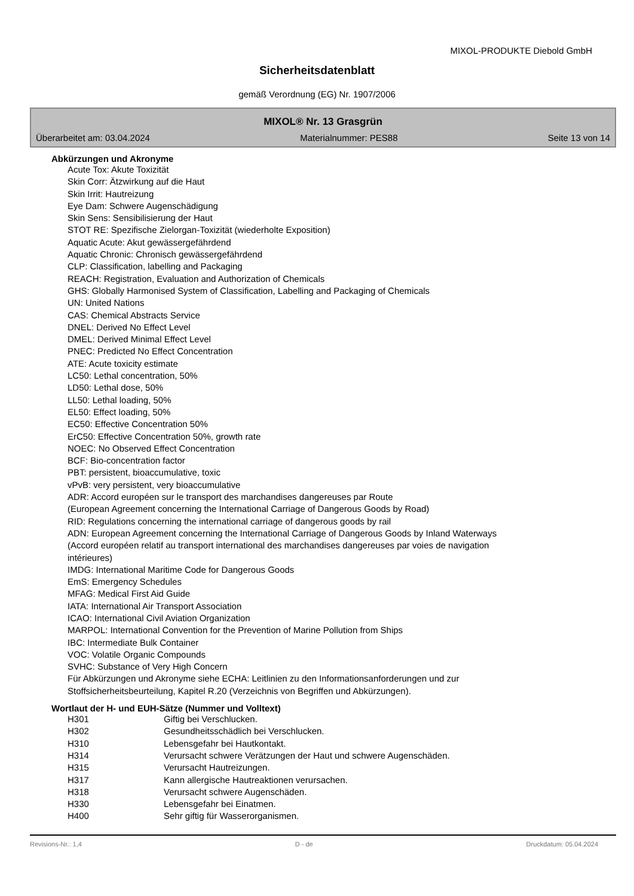MIXOL-PRODUKTE Diebold GmbH
Sicherheitsdatenblatt
gemäß Verordnung (EG) Nr. 1907/2006
MIXOL® Nr. 13 Grasgrün
Überarbeitet am: 03.04.2024 Materialnummer: PES88 Seite 13 von 14
Abkürzungen und Akronyme
Acute Tox: Akute Toxizität
Skin Corr: Ätzwirkung auf die Haut
Skin Irrit: Hautreizung
Eye Dam: Schwere Augenschädigung
Skin Sens: Sensibilisierung der Haut
STOT RE: Spezifische Zielorgan-Toxizität (wiederholte Exposition)
Aquatic Acute: Akut gewässergefährdend
Aquatic Chronic: Chronisch gewässergefährdend
CLP: Classification, labelling and Packaging
REACH: Registration, Evaluation and Authorization of Chemicals
GHS: Globally Harmonised System of Classification, Labelling and Packaging of Chemicals
UN: United Nations
CAS: Chemical Abstracts Service
DNEL: Derived No Effect Level
DMEL: Derived Minimal Effect Level
PNEC: Predicted No Effect Concentration
ATE: Acute toxicity estimate
LC50: Lethal concentration, 50%
LD50: Lethal dose, 50%
LL50: Lethal loading, 50%
EL50: Effect loading, 50%
EC50: Effective Concentration 50%
ErC50: Effective Concentration 50%, growth rate
NOEC: No Observed Effect Concentration
BCF: Bio-concentration factor
PBT: persistent, bioaccumulative, toxic
vPvB: very persistent, very bioaccumulative
ADR: Accord européen sur le transport des marchandises dangereuses par Route
(European Agreement concerning the International Carriage of Dangerous Goods by Road)
RID: Regulations concerning the international carriage of dangerous goods by rail
ADN: European Agreement concerning the International Carriage of Dangerous Goods by Inland Waterways
(Accord européen relatif au transport international des marchandises dangereuses par voies de navigation
intérieures)
IMDG: International Maritime Code for Dangerous Goods
EmS: Emergency Schedules
MFAG: Medical First Aid Guide
IATA: International Air Transport Association
ICAO: International Civil Aviation Organization
MARPOL: International Convention for the Prevention of Marine Pollution from Ships
IBC: Intermediate Bulk Container
VOC: Volatile Organic Compounds
SVHC: Substance of Very High Concern
Für Abkürzungen und Akronyme siehe ECHA: Leitlinien zu den Informationsanforderungen und zur
Stoffsicherheitsbeurteilung, Kapitel R.20 (Verzeichnis von Begriffen und Abkürzungen).
Wortlaut der H- und EUH-Sätze (Nummer und Volltext)
| H301 | Giftig bei Verschlucken. |
| H302 | Gesundheitsschädlich bei Verschlucken. |
| H310 | Lebensgefahr bei Hautkontakt. |
| H314 | Verursacht schwere Verätzungen der Haut und schwere Augenschäden. |
| H315 | Verursacht Hautreizungen. |
| H317 | Kann allergische Hautreaktionen verursachen. |
| H318 | Verursacht schwere Augenschäden. |
| H330 | Lebensgefahr bei Einatmen. |
| H400 | Sehr giftig für Wasserorganismen. |
Revisions-Nr.: 1,4 D - de Druckdatum: 05.04.2024